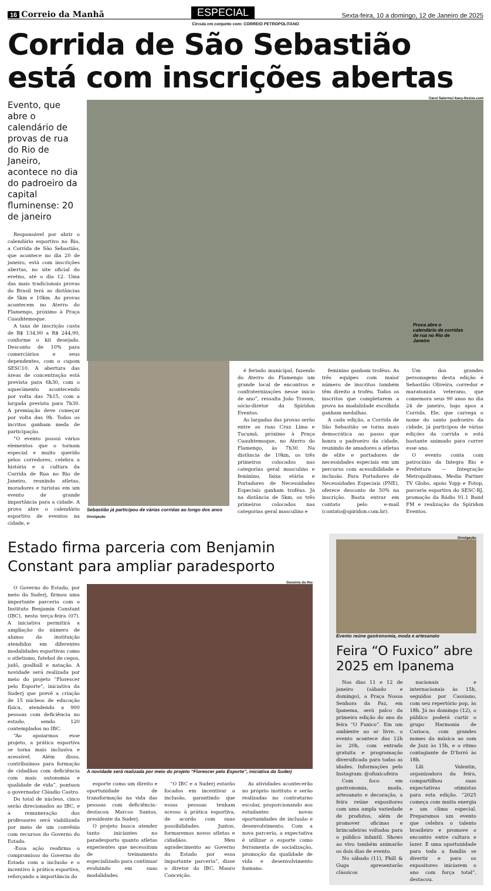16 Correio da Manhã ESPECIAL Sexta-feira, 10 a domingo, 12 de Janeiro de 2025
Circula em conjunto com: CORREIO PETROPOLITANO
Corrida de São Sebastião está com inscrições abertas
Carol Salermo/ Easy-Resize.com
Evento, que abre o calendário de provas de rua do Rio de Janeiro, acontece no dia do padroeiro da capital fluminense: 20 de janeiro
Responsável por abrir o calendário esportivo no Rio, a Corrida de São Sebastião, que acontece no dia 20 de janeiro, está com inscrições abertas, no site oficial do evetno, até o dia 12. Uma das mais tradicionais provas do Brasil terá as distâncias de 5km e 10km. As provas acontecem no Aterro do Flamengo, próximo à Praça Cuauhtemoque.
A taxa de inscrição custa de R$ 134,90 a R$ 244,90, conforme o kit desejado. Desconto de 10% para comerciários e seus dependentes, com o cupom SESC10. A abertura das áreas de concentração está prevista para 6h30, com o aquecimento acontecendo por volta das 7h15, com a largada prevista para 7h30. A premiação deve começar por volta das 9h. Todos os incritos ganham meda de participação.
“O evento possui vários elementos que o tornam especial e muito querido pelos corredores, celebra a história e a cultura da Corrida de Rua no Rio de Janeiro, reunindo atletas, moradores e turistas em um evento de grande importância para a cidade. A prova abre o calendário esportivo de eventos na cidade, e
Prova abre o calendário de corridas de rua no Rio de Janeiro
Sebastião já participou de várias corridas ao longo dos anos
é feriado municipal, fazendo do Aterro do Flamengo um grande local de encontros e confraternizações nesse início de ano”, ressalta João Traven, sócio-diretor da Spiridon Eventos.
As largadas das provas serão entre as ruas Cruz Lima e Tucumã, próximo à Praça Cuauhtemoque, no Aterro do Flamengo, às 7h30. Na distância de 10km, os três primeiros colocados nas categorias geral masculino e feminino, faixa etária e Portadores de Necessidades Especiais ganham troféus. Já na distância de 5km, os três primeiros colocados nas categorias geral masculino e
feminino ganham troféus. As três equipes com maior número de inscritos também têm direito a troféu. Todos os inscritos que completarem a prova na modalidade escolhida ganham medalhas.
A cada edição, a Corrida de São Sebastião se torna mais democrática ao passo que honra o padroeiro da cidade, reunindo de amadores a atletas de elite e portadores de necessidades especiais em um percurso com acessibilidade e inclusão. Para Portadores de Necessidades Especiais (PNE), oferece desconto de 50% na inscrição. Basta entrar em contato pelo e-mail (contato@spiridon.com.br).
Um dos grandes personagens desta edição é Sebastião Oliveira, corredor e maratonista veterano, que comemora seus 90 anos no dia 24 de janeiro, logo apos a Corrida. Ele, que carrega o nome do santo padroeiro da cidade, já participou de várias edições da corrida e está bastante animado para correr esse ano.
O evento conta com patrocínio da Integra Rio e Prefeitura — Integração Metropolitana, Media Partner TV Globo, apoio Yopp e Fotop, parceria esportiva do SESC-RJ, promoção da Rádio 91.1 Band FM e realização da Spiridon Eventos.
Divulgação
Estado firma parceria com Benjamin Constant para ampliar paradesporto
Governo do Rio
O Governo do Estado, por meio da Suderj, firmou uma importante parceria com o Instituto Benjamin Constant (IBC), nesta terça-feira (07). A iniciativa permitirá a ampliação do número de alunos da instituição atendidos em diferentes modalidades esportivas como o atletismo, futebol de cegos, judô, goalball e natação. A novidade será realizada por meio do projeto “Florescer pelo Esporte”, iniciativa da Suderj que prevê a criação de 15 núcleos de educação física, atendendo a 900 pessoas com deficiência no estado, sendo 120 contemplados no IBC.
“Ao apoiarmos esse projeto, a prática esportiva se torna mais inclusiva e acessível. Além disso, contribuímos para formação de cidadãos com deficiência com mais autonomia e qualidade de vida”, pontuou o governador Cláudio Castro.
Do total de núcleos, cinco serão direcionados ao IBC, e a remuneração dos professores será viabilizada por meio de um convênio com recursos do Governo do Estado.
-Essa ação reafirma o compromisso do Governo do Estado com a inclusão e o incentivo à prática esportiva, reforçando a importância do
A novidade será realizada por meio do projeto “Florescer pelo Esporte”, iniciativa da Suderj
esporte como um direito e oportunidade de transformação na vida das pessoas com deficiência– destacou Marcos Santos, presidente da Suderj.
O projeto busca atender tanto iniciantes no paradesporto quanto atletas experientes que necessitam de treinamento especializado para continuar evoluindo em suas modalidades.
“O IBC e a Suderj estarão focados em incentivar a inclusão, garantindo que essas pessoas tenham acesso à prática esportiva, de acordo com suas possibilidades. Juntos, formaremos novos atletas e cidadãos. Meu agradecimento ao Governo do Estado por essa importante parceria”, disse o diretor do IBC, Mauro Conceição.
As atividades acontecerão no próprio instituto e serão realizadas no contraturno escolar, proporcionando aos estudantes novas oportunidades de inclusão e desenvolvimento. Com a nova parceria, a expectativa é utilizar o esporte como ferramenta de socialização, promoção da qualidade de vida e desenvolvimento humano.
Divulgação
Evento reúne gastronomia, moda e artesanato
Feira “O Fuxico” abre 2025 em Ipanema
Nos dias 11 e 12 de janeiro (sábado e domingo), a Praça Nossa Senhora da Paz, em Ipanema, será palco da primeira edição do ano da feira “O Fuxico”. Em um ambiente ao ar livre, o evento acontece das 12h às 20h, com entrada gratuita e programação diversificada para todas as idades. Informações pelo Instagram: @ofuxicofeira
Com foco em gastronomia, moda, artesanato e decoração, a feira reúne expositores com uma ampla variedade de produtos, além de promover oficinas e brincadeiras voltadas para o público infantil. Shows ao vivo também animarão os dois dias de evento.
No sábado (11), Phill & Guga apresentarão clássicos
nacionais e internacionais às 15h, seguidos por Cassiano, com seu repertório pop, às 18h. Já no domingo (12), o público poderá curtir o grupo Harmonia de Carioca, com grandes nomes da música ao som de Jazz às 15h, e o ritmo contagiante de D’forró às 18h.
Lili Valentin, organizadora da feira, compartilhou suas expectativas otimistas para esta edição. “2025 começa com muita energia e um clima especial. Preparamos um evento que celebra o talento brasileiro e promove o encontro entre cultura e lazer. É uma oportunidade para toda a família se divertir e para os expositores iniciarem o ano com força total”, destacou.